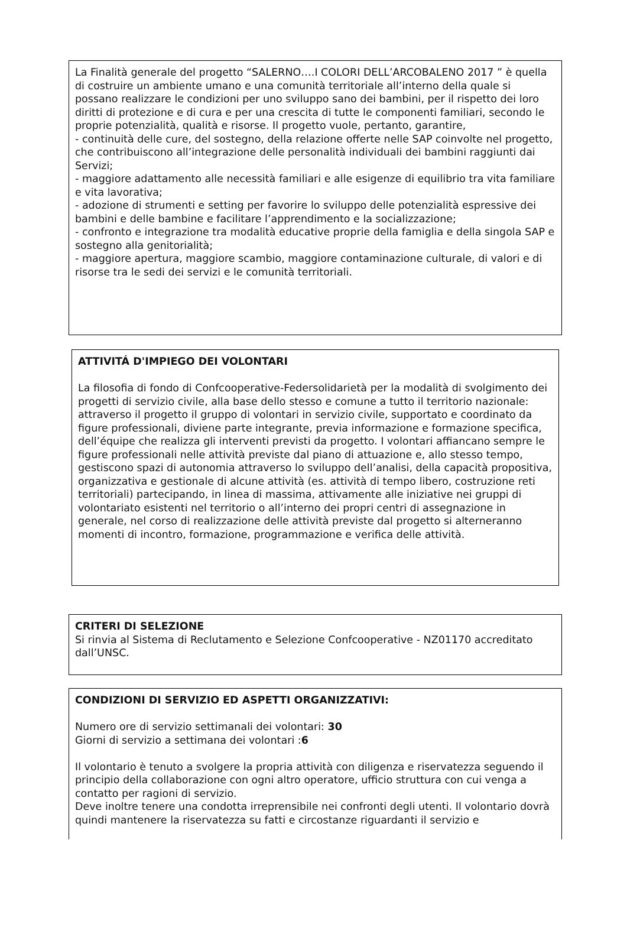La Finalità generale del progetto “SALERNO….I COLORI DELL’ARCOBALENO 2017 ” è quella di costruire un ambiente umano e una comunità territoriale all’interno della quale si possano realizzare le condizioni per uno sviluppo sano dei bambini, per il rispetto dei loro diritti di protezione e di cura e per una crescita di tutte le componenti familiari, secondo le proprie potenzialità, qualità e risorse. Il progetto vuole, pertanto, garantire,
- continuità delle cure, del sostegno, della relazione offerte nelle SAP coinvolte nel progetto, che contribuiscono all’integrazione delle personalità individuali dei bambini raggiunti dai Servizi;
- maggiore adattamento alle necessità familiari e alle esigenze di equilibrio tra vita familiare e vita lavorativa;
- adozione di strumenti e setting per favorire lo sviluppo delle potenzialità espressive dei bambini e delle bambine e facilitare l’apprendimento e la socializzazione;
- confronto e integrazione tra modalità educative proprie della famiglia e della singola SAP e sostegno alla genitorialità;
- maggiore apertura, maggiore scambio, maggiore contaminazione culturale, di valori e di risorse tra le sedi dei servizi e le comunità territoriali.
ATTIVITÁ D'IMPIEGO DEI VOLONTARI
La filosofia di fondo di Confcooperative-Federsolidarietà per la modalità di svolgimento dei progetti di servizio civile, alla base dello stesso e comune a tutto il territorio nazionale: attraverso il progetto il gruppo di volontari in servizio civile, supportato e coordinato da figure professionali, diviene parte integrante, previa informazione e formazione specifica, dell’équipe che realizza gli interventi previsti da progetto. I volontari affiancano sempre le figure professionali nelle attività previste dal piano di attuazione e, allo stesso tempo, gestiscono spazi di autonomia attraverso lo sviluppo dell’analisi, della capacità propositiva, organizzativa e gestionale di alcune attività (es. attività di tempo libero, costruzione reti territoriali) partecipando, in linea di massima, attivamente alle iniziative nei gruppi di volontariato esistenti nel territorio o all’interno dei propri centri di assegnazione in generale, nel corso di realizzazione delle attività previste dal progetto si alterneranno momenti di incontro, formazione, programmazione e verifica delle attività.
CRITERI DI SELEZIONE
Si rinvia al Sistema di Reclutamento e Selezione Confcooperative - NZ01170 accreditato dall’UNSC.
CONDIZIONI DI SERVIZIO ED ASPETTI ORGANIZZATIVI:
Numero ore di servizio settimanali dei volontari: 30
Giorni di servizio a settimana dei volontari :6
Il volontario è tenuto a svolgere la propria attività con diligenza e riservatezza seguendo il principio della collaborazione con ogni altro operatore, ufficio struttura con cui venga a contatto per ragioni di servizio.
Deve inoltre tenere una condotta irreprensibile nei confronti degli utenti. Il volontario dovrà quindi mantenere la riservatezza su fatti e circostanze riguardanti il servizio e